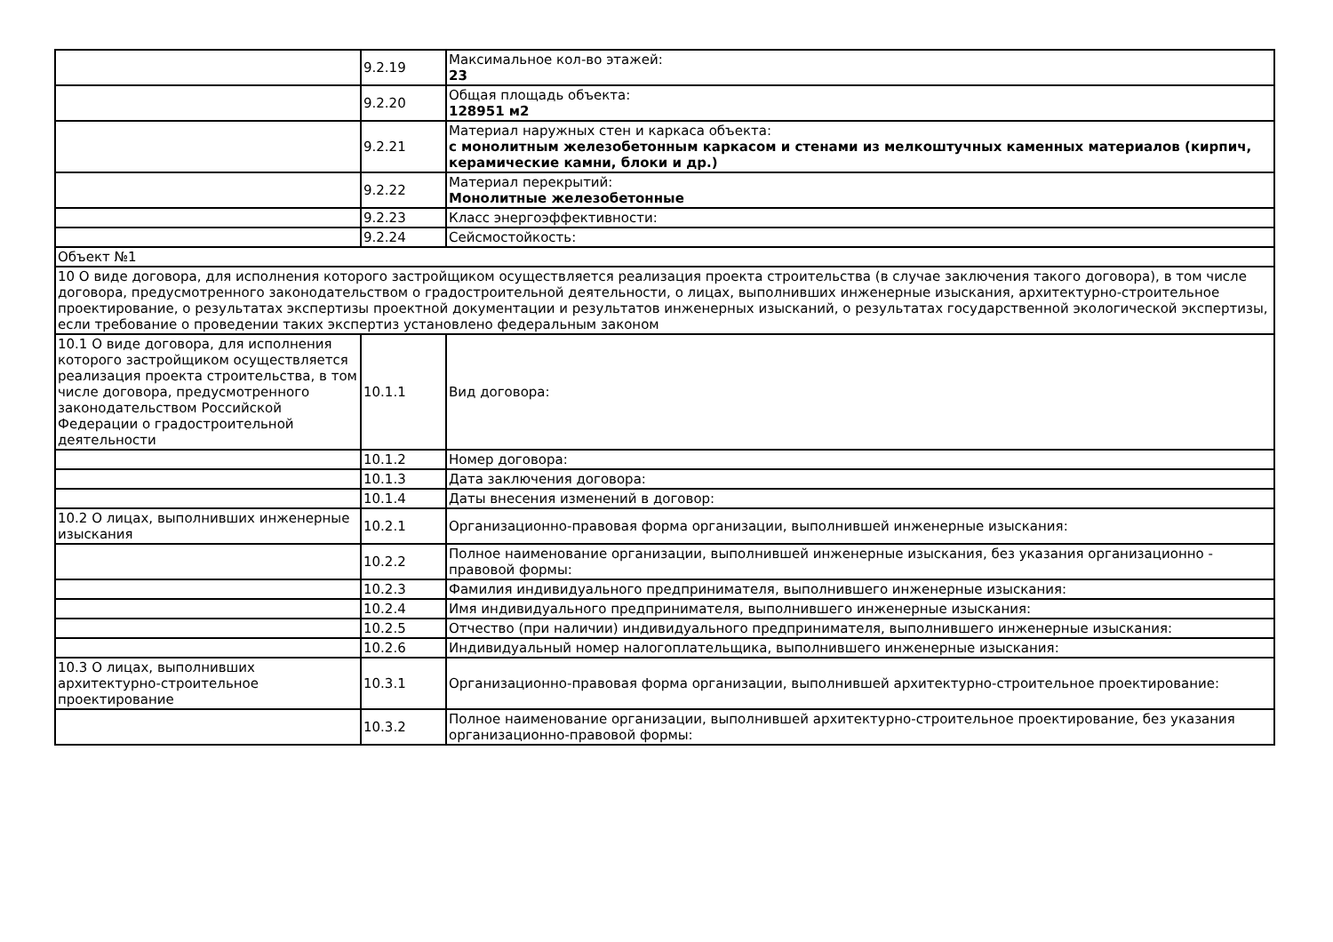| | 9.2.19 | Максимальное кол-во этажей: 23 |
| | 9.2.20 | Общая площадь объекта: 128951 м2 |
| | 9.2.21 | Материал наружных стен и каркаса объекта: с монолитным железобетонным каркасом и стенами из мелкоштучных каменных материалов (кирпич, керамические камни, блоки и др.) |
| | 9.2.22 | Материал перекрытий: Монолитные железобетонные |
| | 9.2.23 | Класс энергоэффективности: |
| | 9.2.24 | Сейсмостойкость: |
| Объект №1 | | |
| 10 О виде договора, для исполнения которого застройщиком осуществляется реализация проекта строительства (в случае заключения такого договора), в том числе договора, предусмотренного законодательством о градостроительной деятельности, о лицах, выполнивших инженерные изыскания, архитектурно-строительное проектирование, о результатах экспертизы проектной документации и результатов инженерных изысканий, о результатах государственной экологической экспертизы, если требование о проведении таких экспертиз установлено федеральным законом | | |
| 10.1 О виде договора, для исполнения которого застройщиком осуществляется реализация проекта строительства, в том числе договора, предусмотренного законодательством Российской Федерации о градостроительной деятельности | 10.1.1 | Вид договора: |
| | 10.1.2 | Номер договора: |
| | 10.1.3 | Дата заключения договора: |
| | 10.1.4 | Даты внесения изменений в договор: |
| 10.2 О лицах, выполнивших инженерные изыскания | 10.2.1 | Организационно-правовая форма организации, выполнившей инженерные изыскания: |
| | 10.2.2 | Полное наименование организации, выполнившей инженерные изыскания, без указания организационно - правовой формы: |
| | 10.2.3 | Фамилия индивидуального предпринимателя, выполнившего инженерные изыскания: |
| | 10.2.4 | Имя индивидуального предпринимателя, выполнившего инженерные изыскания: |
| | 10.2.5 | Отчество (при наличии) индивидуального предпринимателя, выполнившего инженерные изыскания: |
| | 10.2.6 | Индивидуальный номер налогоплательщика, выполнившего инженерные изыскания: |
| 10.3 О лицах, выполнивших архитектурно-строительное проектирование | 10.3.1 | Организационно-правовая форма организации, выполнившей архитектурно-строительное проектирование: |
| | 10.3.2 | Полное наименование организации, выполнившей архитектурно-строительное проектирование, без указания организационно-правовой формы: |